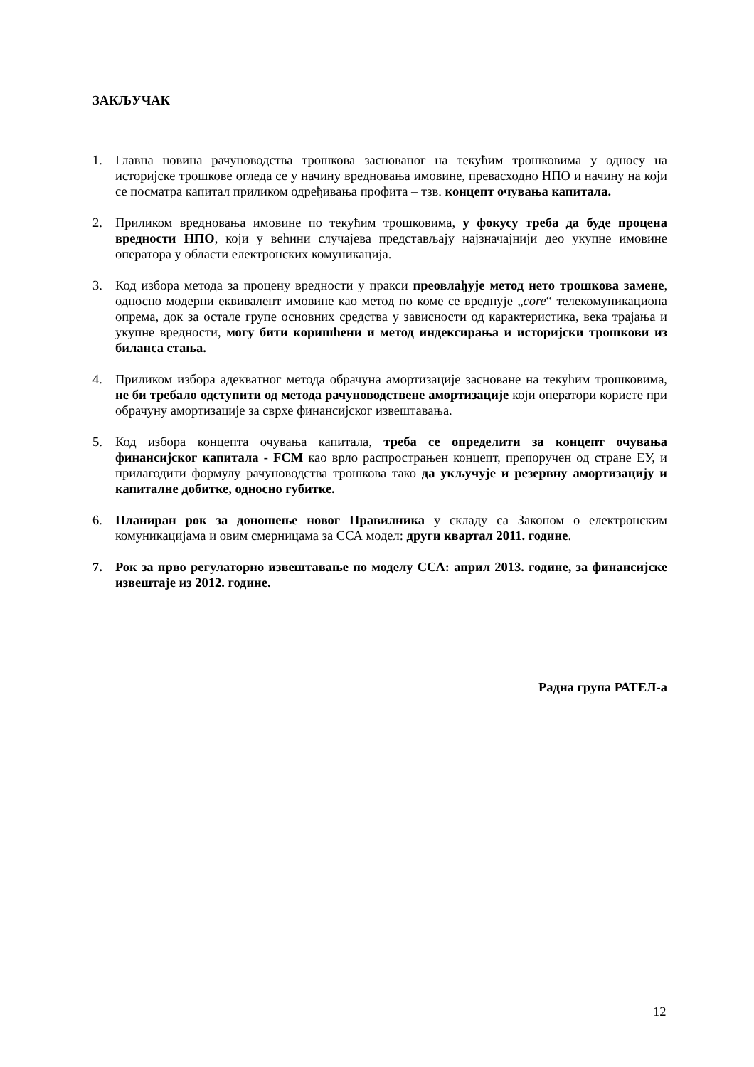ЗАКЉУЧАК
1. Главна новина рачуноводства трошкова заснованог на текућим трошковима у односу на историјске трошкове огледа се у начину вредновања имовине, превасходно НПО и начину на који се посматра капитал приликом одређивања профита – тзв. концепт очувања капитала.
2. Приликом вредновања имовине по текућим трошковима, у фокусу треба да буде процена вредности НПО, који у већини случајева представљају најзначајнији део укупне имовине оператора у области електронских комуникација.
3. Код избора метода за процену вредности у пракси преовлађује метод нето трошкова замене, односно модерни еквивалент имовине као метод по коме се вреднује „core“ телекомуникациона опрема, док за остале групе основних средства у зависности од карактеристика, века трајања и укупне вредности, могу бити коришћени и метод индексирања и историјски трошкови из биланса стања.
4. Приликом избора адекватног метода обрачуна амортизације засноване на текућим трошковима, не би требало одступити од метода рачуноводствене амортизације који оператори користе при обрачуну амортизације за сврхе финансијског извештавања.
5. Код избора концепта очувања капитала, треба се определити за концепт очувања финансијског капитала - FCM као врло распрострањен концепт, препоручен од стране ЕУ, и прилагодити формулу рачуноводства трошкова тако да укључује и резервну амортизацију и капиталне добитке, односно губитке.
6. Планиран рок за доношење новог Правилника у складу са Законом о електронским комуникацијама и овим смерницама за ССА модел: други квартал 2011. године.
7. Рок за прво регулаторно извештавање по моделу ССА: април 2013. године, за финансијске извештаје из 2012. године.
Радна група РАТЕЛ-а
12